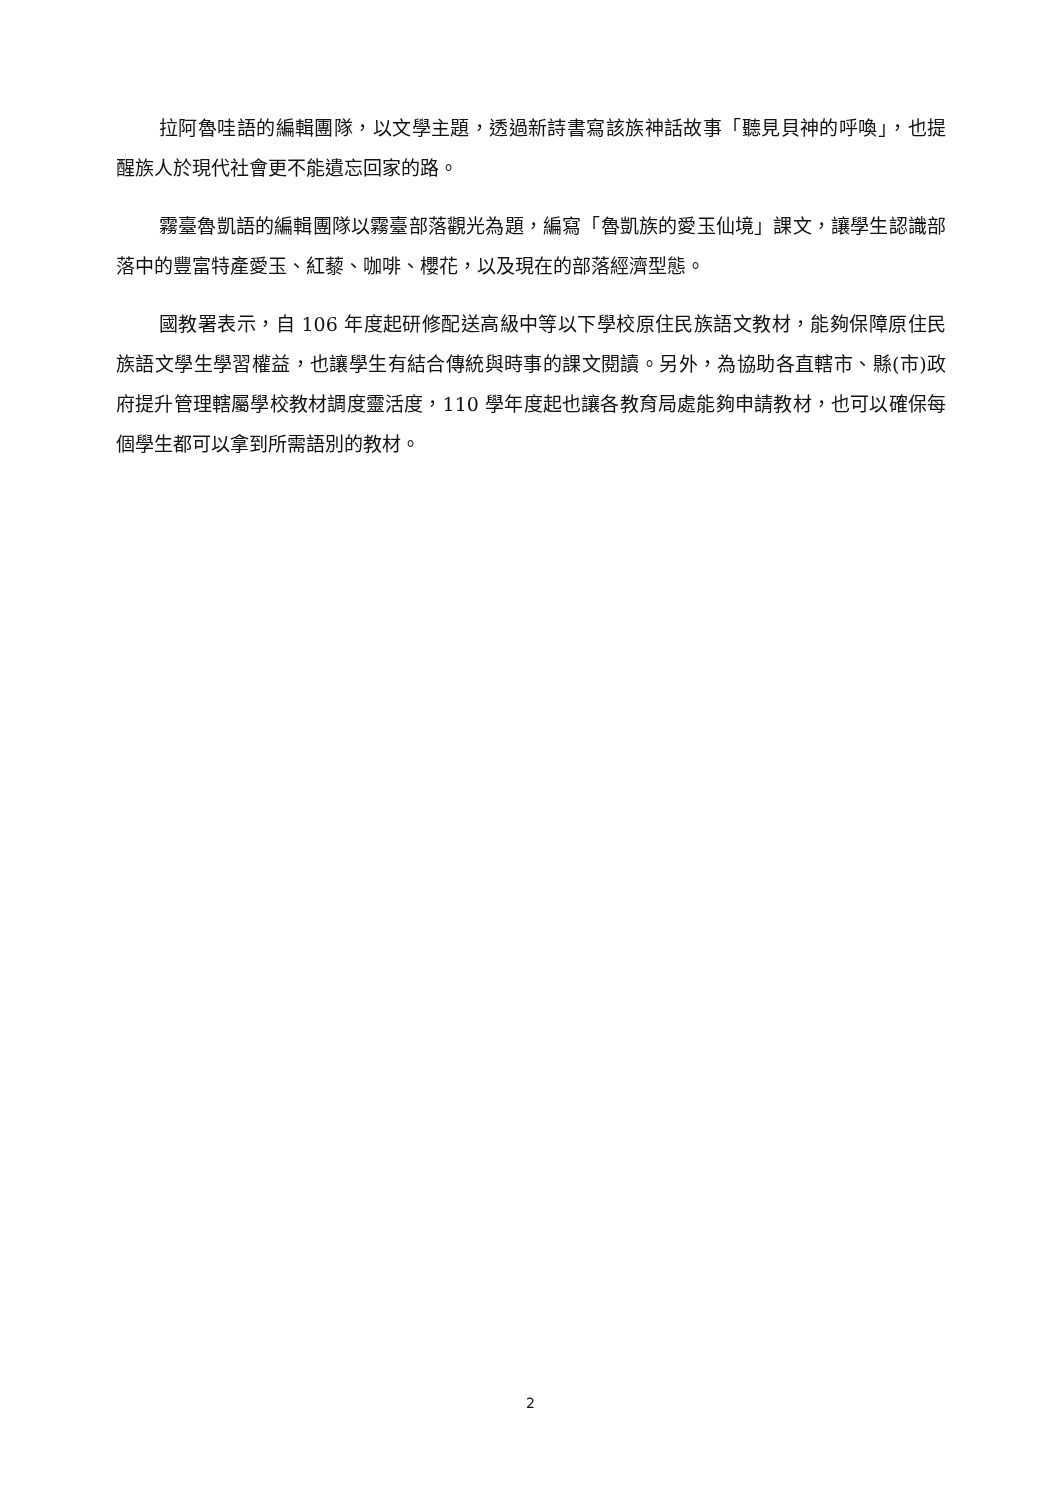拉阿魯哇語的編輯團隊，以文學主題，透過新詩書寫該族神話故事「聽見貝神的呼喚」，也提醒族人於現代社會更不能遺忘回家的路。
霧臺魯凱語的編輯團隊以霧臺部落觀光為題，編寫「魯凱族的愛玉仙境」課文，讓學生認識部落中的豐富特產愛玉、紅藜、咖啡、櫻花，以及現在的部落經濟型態。
國教署表示，自 106 年度起研修配送高級中等以下學校原住民族語文教材，能夠保障原住民族語文學生學習權益，也讓學生有結合傳統與時事的課文閱讀。另外，為協助各直轄市、縣(市)政府提升管理轄屬學校教材調度靈活度，110 學年度起也讓各教育局處能夠申請教材，也可以確保每個學生都可以拿到所需語別的教材。
2